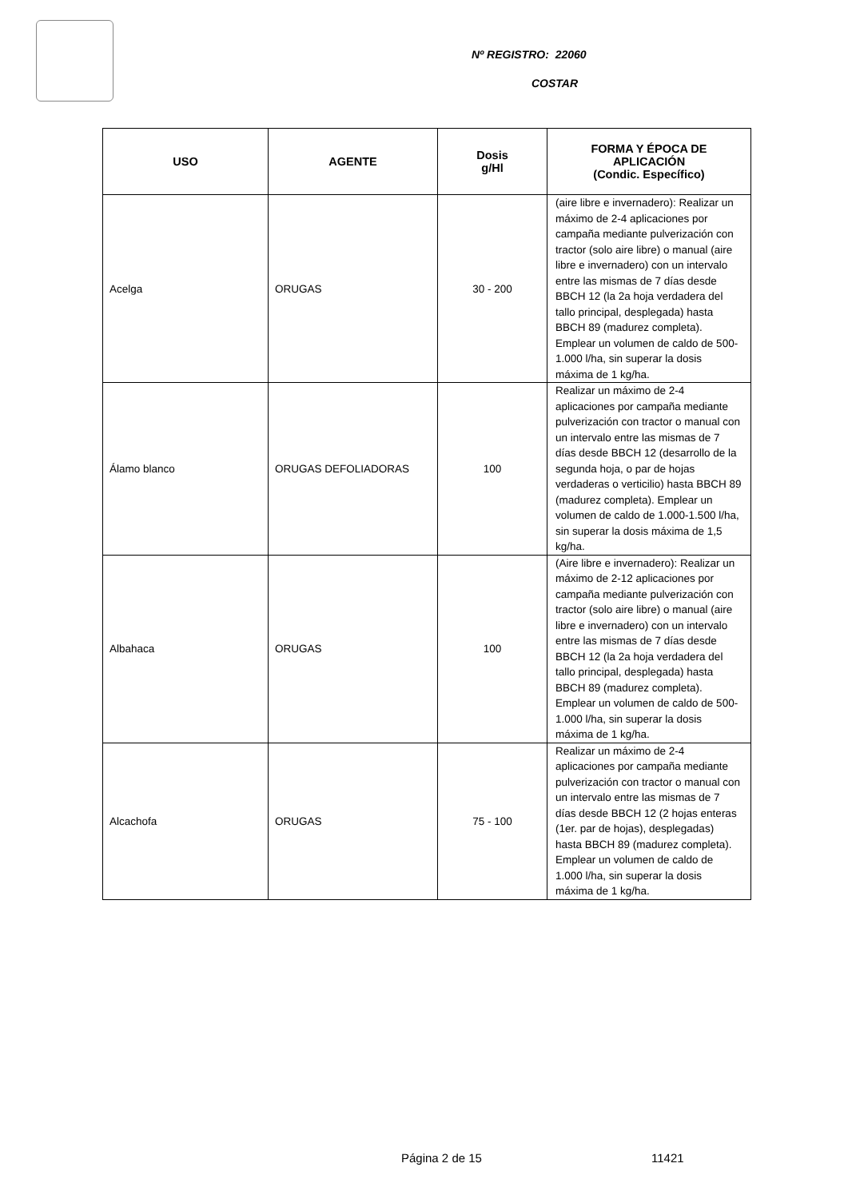Nº REGISTRO: 22060
COSTAR
| USO | AGENTE | Dosis g/Hl | FORMA Y ÉPOCA DE APLICACIÓN (Condic. Específico) |
| --- | --- | --- | --- |
| Acelga | ORUGAS | 30 - 200 | (aire libre e invernadero): Realizar un máximo de 2-4 aplicaciones por campaña mediante pulverización con tractor (solo aire libre) o manual (aire libre e invernadero) con un intervalo entre las mismas de 7 días desde BBCH 12 (la 2a hoja verdadera del tallo principal, desplegada) hasta BBCH 89 (madurez completa). Emplear un volumen de caldo de 500-1.000 l/ha, sin superar la dosis máxima de 1 kg/ha. |
| Álamo blanco | ORUGAS DEFOLIADORAS | 100 | Realizar un máximo de 2-4 aplicaciones por campaña mediante pulverización con tractor o manual con un intervalo entre las mismas de 7 días desde BBCH 12 (desarrollo de la segunda hoja, o par de hojas verdaderas o verticilio) hasta BBCH 89 (madurez completa). Emplear un volumen de caldo de 1.000-1.500 l/ha, sin superar la dosis máxima de 1,5 kg/ha. |
| Albahaca | ORUGAS | 100 | (Aire libre e invernadero): Realizar un máximo de 2-12 aplicaciones por campaña mediante pulverización con tractor (solo aire libre) o manual (aire libre e invernadero) con un intervalo entre las mismas de 7 días desde BBCH 12 (la 2a hoja verdadera del tallo principal, desplegada) hasta BBCH 89 (madurez completa). Emplear un volumen de caldo de 500-1.000 l/ha, sin superar la dosis máxima de 1 kg/ha. |
| Alcachofa | ORUGAS | 75 - 100 | Realizar un máximo de 2-4 aplicaciones por campaña mediante pulverización con tractor o manual con un intervalo entre las mismas de 7 días desde BBCH 12 (2 hojas enteras (1er. par de hojas), desplegadas) hasta BBCH 89 (madurez completa). Emplear un volumen de caldo de 1.000 l/ha, sin superar la dosis máxima de 1 kg/ha. |
Página 2 de 15 11421